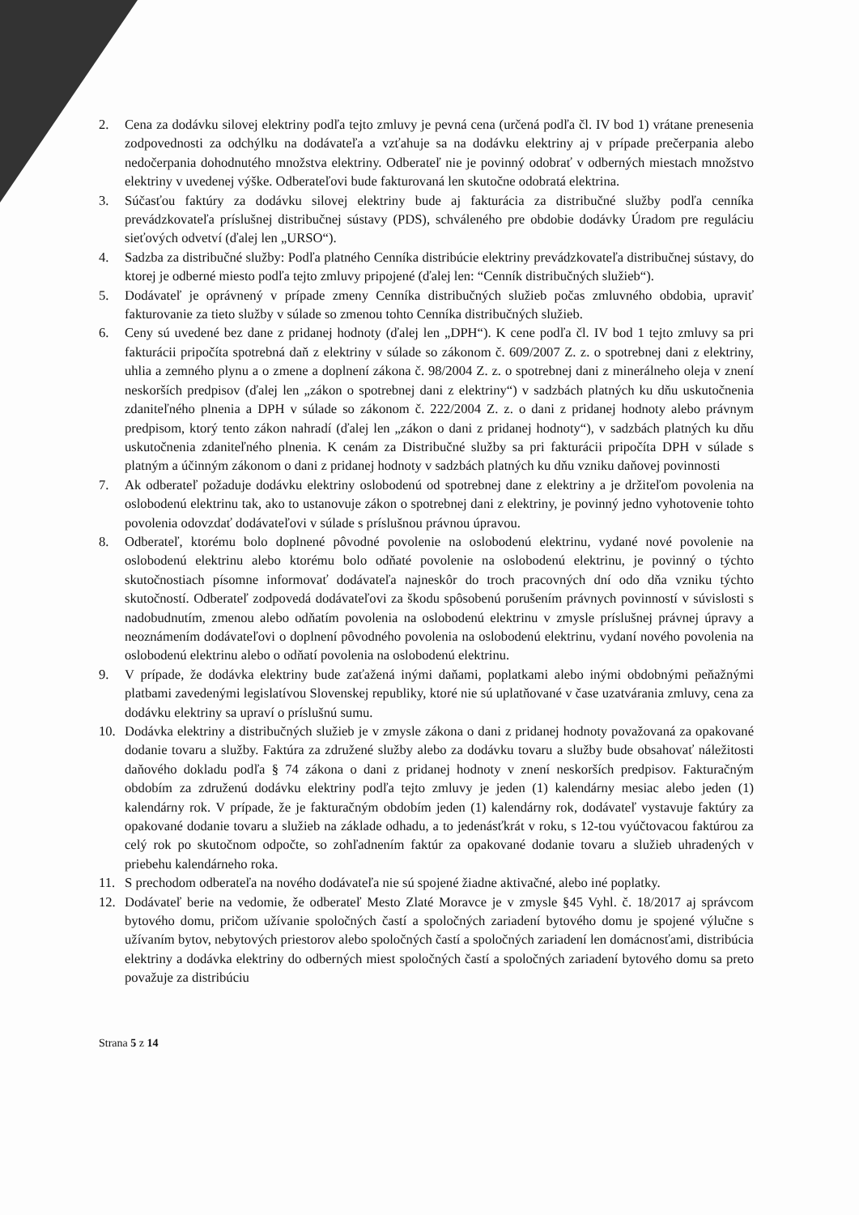2. Cena za dodávku silovej elektriny podľa tejto zmluvy je pevná cena (určená podľa čl. IV bod 1) vrátane prenesenia zodpovednosti za odchýlku na dodávateľa a vzťahuje sa na dodávku elektriny aj v prípade prečerpania alebo nedočerpania dohodnutého množstva elektriny. Odberateľ nie je povinný odobrať v odberných miestach množstvo elektriny v uvedenej výške. Odberateľovi bude fakturovaná len skutočne odobratá elektrina.
3. Súčasťou faktúry za dodávku silovej elektriny bude aj fakturácia za distribučné služby podľa cenníka prevádzkovateľa príslušnej distribučnej sústavy (PDS), schváleného pre obdobie dodávky Úradom pre reguláciu sieťových odvetví (ďalej len „URSO“).
4. Sadzba za distribučné služby: Podľa platného Cenníka distribúcie elektriny prevádzkovateľa distribučnej sústavy, do ktorej je odberné miesto podľa tejto zmluvy pripojené (ďalej len: “Cenník distribučných služieb“).
5. Dodávateľ je oprávnený v prípade zmeny Cenníka distribučných služieb počas zmluvného obdobia, upraviť fakturovanie za tieto služby v súlade so zmenou tohto Cenníka distribučných služieb.
6. Ceny sú uvedené bez dane z pridanej hodnoty (ďalej len „DPH“). K cene podľa čl. IV bod 1 tejto zmluvy sa pri fakturácii pripočíta spotrebná daň z elektriny v súlade so zákonom č. 609/2007 Z. z. o spotrebnej dani z elektriny, uhlia a zemného plynu a o zmene a doplnení zákona č. 98/2004 Z. z. o spotrebnej dani z minerálneho oleja v znení neskorších predpisov (ďalej len „zákon o spotrebnej dani z elektriny“) v sadzbách platných ku dňu uskutočnenia zdaniteľného plnenia a DPH v súlade so zákonom č. 222/2004 Z. z. o dani z pridanej hodnoty alebo právnym predpisom, ktorý tento zákon nahradí (ďalej len „zákon o dani z pridanej hodnoty“), v sadzbách platných ku dňu uskutočnenia zdaniteľného plnenia. K cenám za Distribučné služby sa pri fakturácii pripočíta DPH v súlade s platným a účinným zákonom o dani z pridanej hodnoty v sadzbách platných ku dňu vzniku daňovej povinnosti
7. Ak odberateľ požaduje dodávku elektriny oslobodenú od spotrebnej dane z elektriny a je držiteľom povolenia na oslobodenú elektrinu tak, ako to ustanovuje zákon o spotrebnej dani z elektriny, je povinný jedno vyhotovenie tohto povolenia odovzdať dodávateľovi v súlade s príslušnou právnou úpravou.
8. Odberateľ, ktorému bolo doplnené pôvodné povolenie na oslobodenú elektrinu, vydané nové povolenie na oslobodenú elektrinu alebo ktorému bolo odňaté povolenie na oslobodenú elektrinu, je povinný o týchto skutočnostiach písomne informovať dodávateľa najneskôr do troch pracovných dní odo dňa vzniku týchto skutočností. Odberateľ zodpovedá dodávateľovi za škodu spôsobenú porušením právnych povinností v súvislosti s nadobudnutím, zmenou alebo odňatím povolenia na oslobodenú elektrinu v zmysle príslušnej právnej úpravy a neoznámením dodávateľovi o doplnení pôvodného povolenia na oslobodenú elektrinu, vydaní nového povolenia na oslobodenú elektrinu alebo o odňatí povolenia na oslobodenú elektrinu.
9. V prípade, že dodávka elektriny bude zaťažená inými daňami, poplatkami alebo inými obdobnými peňažnými platbami zavedenými legislatívou Slovenskej republiky, ktoré nie sú uplatňované v čase uzatvárania zmluvy, cena za dodávku elektriny sa upraví o príslušnú sumu.
10. Dodávka elektriny a distribučných služieb je v zmysle zákona o dani z pridanej hodnoty považovaná za opakované dodanie tovaru a služby. Faktúra za združené služby alebo za dodávku tovaru a služby bude obsahovať náležitosti daňového dokladu podľa § 74 zákona o dani z pridanej hodnoty v znení neskorších predpisov. Fakturačným obdobím za združenú dodávku elektriny podľa tejto zmluvy je jeden (1) kalendárny mesiac alebo jeden (1) kalendárny rok. V prípade, že je fakturačným obdobím jeden (1) kalendárny rok, dodávateľ vystavuje faktúry za opakované dodanie tovaru a služieb na základe odhadu, a to jedenásťkrát v roku, s 12-tou vyúčtovacou faktúrou za celý rok po skutočnom odpočte, so zohľadnením faktúr za opakované dodanie tovaru a služieb uhradených v priebehu kalendárneho roka.
11. S prechodom odberateľa na nového dodávateľa nie sú spojené žiadne aktivačné, alebo iné poplatky.
12. Dodávateľ berie na vedomie, že odberateľ Mesto Zlaté Moravce je v zmysle §45 Vyhl. č. 18/2017 aj správcom bytového domu, pričom užívanie spoločných častí a spoločných zariadení bytového domu je spojené výlučne s užívaním bytov, nebytových priestorov alebo spoločných častí a spoločných zariadení len domácnosťami, distribúcia elektriny a dodávka elektriny do odberných miest spoločných častí a spoločných zariadení bytového domu sa preto považuje za distribúciu
Strana 5 z 14